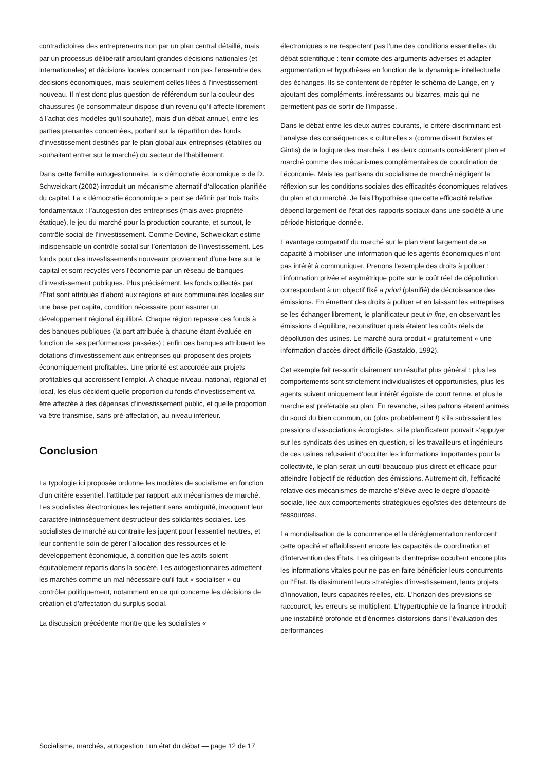contradictoires des entrepreneurs non par un plan central détaillé, mais par un processus délibératif articulant grandes décisions nationales (et internationales) et décisions locales concernant non pas l’ensemble des décisions économiques, mais seulement celles liées à l’investissement nouveau. Il n’est donc plus question de référendum sur la couleur des chaussures (le consommateur dispose d’un revenu qu’il affecte librement à l’achat des modèles qu’il souhaite), mais d’un débat annuel, entre les parties prenantes concernées, portant sur la répartition des fonds d’investissement destinés par le plan global aux entreprises (établies ou souhaitant entrer sur le marché) du secteur de l’habillement.
Dans cette famille autogestionnaire, la « démocratie économique » de D. Schweickart (2002) introduit un mécanisme alternatif d’allocation planifiée du capital. La « démocratie économique » peut se définir par trois traits fondamentaux : l’autogestion des entreprises (mais avec propriété étatique), le jeu du marché pour la production courante, et surtout, le contrôle social de l’investissement. Comme Devine, Schweickart estime indispensable un contrôle social sur l’orientation de l’investissement. Les fonds pour des investissements nouveaux proviennent d’une taxe sur le capital et sont recyclés vers l’économie par un réseau de banques d’investissement publiques. Plus précisément, les fonds collectés par l’État sont attribués d’abord aux régions et aux communautés locales sur une base per capita, condition nécessaire pour assurer un développement régional équilibré. Chaque région repasse ces fonds à des banques publiques (la part attribuée à chacune étant évaluée en fonction de ses performances passées) ; enfin ces banques attribuent les dotations d’investissement aux entreprises qui proposent des projets économiquement profitables. Une priorité est accordée aux projets profitables qui accroissent l’emploi. À chaque niveau, national, régional et local, les élus décident quelle proportion du fonds d’investissement va être affectée à des dépenses d’investissement public, et quelle proportion va être transmise, sans pré-affectation, au niveau inférieur.
Conclusion
La typologie ici proposée ordonne les modèles de socialisme en fonction d’un critère essentiel, l’attitude par rapport aux mécanismes de marché. Les socialistes électroniques les rejettent sans ambiguïté, invoquant leur caractère intrinsèquement destructeur des solidarités sociales. Les socialistes de marché au contraire les jugent pour l’essentiel neutres, et leur confient le soin de gérer l’allocation des ressources et le développement économique, à condition que les actifs soient équitablement répartis dans la société. Les autogestionnaires admettent les marchés comme un mal nécessaire qu’il faut « socialiser » ou contrôler politiquement, notamment en ce qui concerne les décisions de création et d’affectation du surplus social.
La discussion précédente montre que les socialistes «
électroniques » ne respectent pas l’une des conditions essentielles du débat scientifique : tenir compte des arguments adverses et adapter argumentation et hypothèses en fonction de la dynamique intellectuelle des échanges. Ils se contentent de répéter le schéma de Lange, en y ajoutant des compléments, intéressants ou bizarres, mais qui ne permettent pas de sortir de l’impasse.
Dans le débat entre les deux autres courants, le critère discriminant est l’analyse des conséquences « culturelles » (comme disent Bowles et Gintis) de la logique des marchés. Les deux courants considèrent plan et marché comme des mécanismes complémentaires de coordination de l’économie. Mais les partisans du socialisme de marché négligent la réflexion sur les conditions sociales des efficacités économiques relatives du plan et du marché. Je fais l’hypothèse que cette efficacité relative dépend largement de l’état des rapports sociaux dans une société à une période historique donnée.
L’avantage comparatif du marché sur le plan vient largement de sa capacité à mobiliser une information que les agents économiques n’ont pas intérêt à communiquer. Prenons l’exemple des droits à polluer : l’information privée et asymétrique porte sur le coût réel de dépollution correspondant à un objectif fixé a priori (planifié) de décroissance des émissions. En émettant des droits à polluer et en laissant les entreprises se les échanger librement, le planificateur peut in fine, en observant les émissions d’équilibre, reconstituer quels étaient les coûts réels de dépollution des usines. Le marché aura produit « gratuitement » une information d’accès direct difficile (Gastaldo, 1992).
Cet exemple fait ressortir clairement un résultat plus général : plus les comportements sont strictement individualistes et opportunistes, plus les agents suivent uniquement leur intérêt égoïste de court terme, et plus le marché est préférable au plan. En revanche, si les patrons étaient animés du souci du bien commun, ou (plus probablement !) s’ils subissaient les pressions d’associations écologistes, si le planificateur pouvait s’appuyer sur les syndicats des usines en question, si les travailleurs et ingénieurs de ces usines refusaient d’occulter les informations importantes pour la collectivité, le plan serait un outil beaucoup plus direct et efficace pour atteindre l’objectif de réduction des émissions. Autrement dit, l’efficacité relative des mécanismes de marché s’élève avec le degré d’opacité sociale, liée aux comportements stratégiques égoïstes des détenteurs de ressources.
La mondialisation de la concurrence et la déréglementation renforcent cette opacité et affaiblissent encore les capacités de coordination et d’intervention des États. Les dirigeants d’entreprise occultent encore plus les informations vitales pour ne pas en faire bénéficier leurs concurrents ou l’État. Ils dissimulent leurs stratégies d’investissement, leurs projets d’innovation, leurs capacités réelles, etc. L’horizon des prévisions se raccourcit, les erreurs se multiplient. L’hypertrophie de la finance introduit une instabilité profonde et d’énormes distorsions dans l’évaluation des performances
Socialisme, marchés, autogestion : un état du débat — page 12 de 17